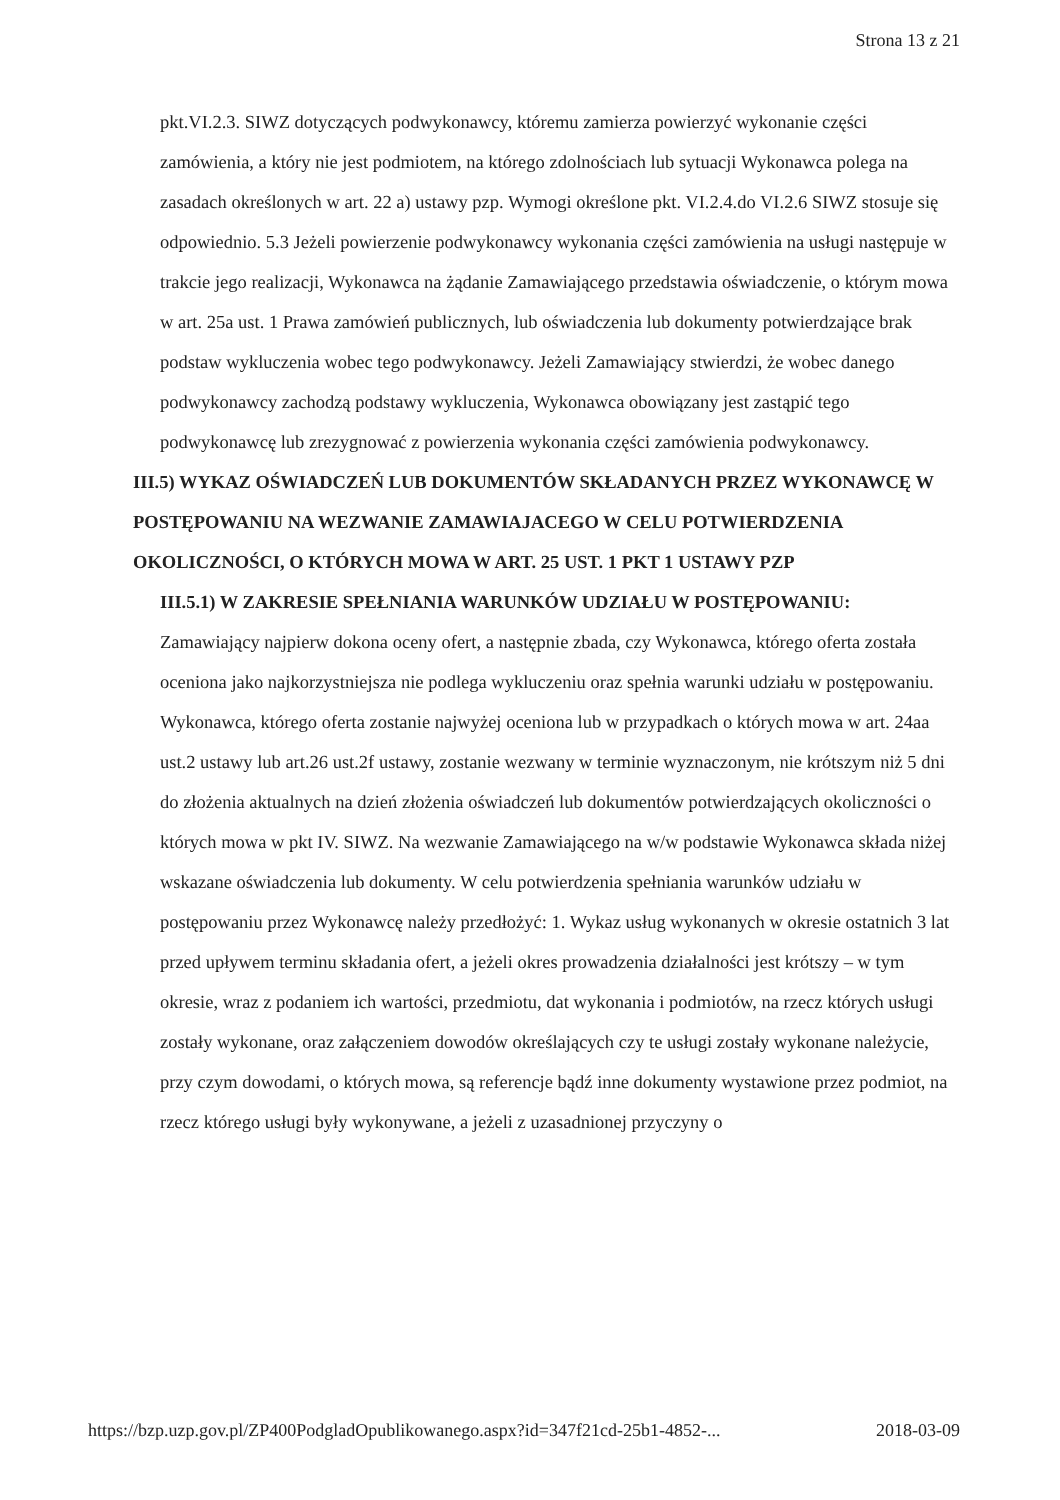Strona 13 z 21
pkt.VI.2.3. SIWZ dotyczących podwykonawcy, któremu zamierza powierzyć wykonanie części zamówienia, a który nie jest podmiotem, na którego zdolnościach lub sytuacji Wykonawca polega na zasadach określonych w art. 22 a) ustawy pzp. Wymogi określone pkt. VI.2.4.do VI.2.6 SIWZ stosuje się odpowiednio. 5.3 Jeżeli powierzenie podwykonawcy wykonania części zamówienia na usługi następuje w trakcie jego realizacji, Wykonawca na żądanie Zamawiającego przedstawia oświadczenie, o którym mowa w art. 25a ust. 1 Prawa zamówień publicznych, lub oświadczenia lub dokumenty potwierdzające brak podstaw wykluczenia wobec tego podwykonawcy. Jeżeli Zamawiający stwierdzi, że wobec danego podwykonawcy zachodzą podstawy wykluczenia, Wykonawca obowiązany jest zastąpić tego podwykonawcę lub zrezygnować z powierzenia wykonania części zamówienia podwykonawcy.
III.5) WYKAZ OŚWIADCZEŃ LUB DOKUMENTÓW SKŁADANYCH PRZEZ WYKONAWCĘ W POSTĘPOWANIU NA WEZWANIE ZAMAWIAJACEGO W CELU POTWIERDZENIA OKOLICZNOŚCI, O KTÓRYCH MOWA W ART. 25 UST. 1 PKT 1 USTAWY PZP
III.5.1) W ZAKRESIE SPEŁNIANIA WARUNKÓW UDZIAŁU W POSTĘPOWANIU:
Zamawiający najpierw dokona oceny ofert, a następnie zbada, czy Wykonawca, którego oferta została oceniona jako najkorzystniejsza nie podlega wykluczeniu oraz spełnia warunki udziału w postępowaniu. Wykonawca, którego oferta zostanie najwyżej oceniona lub w przypadkach o których mowa w art. 24aa ust.2 ustawy lub art.26 ust.2f ustawy, zostanie wezwany w terminie wyznaczonym, nie krótszym niż 5 dni do złożenia aktualnych na dzień złożenia oświadczeń lub dokumentów potwierdzających okoliczności o których mowa w pkt IV. SIWZ. Na wezwanie Zamawiającego na w/w podstawie Wykonawca składa niżej wskazane oświadczenia lub dokumenty. W celu potwierdzenia spełniania warunków udziału w postępowaniu przez Wykonawcę należy przedłożyć: 1. Wykaz usług wykonanych w okresie ostatnich 3 lat przed upływem terminu składania ofert, a jeżeli okres prowadzenia działalności jest krótszy – w tym okresie, wraz z podaniem ich wartości, przedmiotu, dat wykonania i podmiotów, na rzecz których usługi zostały wykonane, oraz załączeniem dowodów określających czy te usługi zostały wykonane należycie, przy czym dowodami, o których mowa, są referencje bądź inne dokumenty wystawione przez podmiot, na rzecz którego usługi były wykonywane, a jeżeli z uzasadnionej przyczyny o
https://bzp.uzp.gov.pl/ZP400PodgladOpublikowanego.aspx?id=347f21cd-25b1-4852-... 2018-03-09